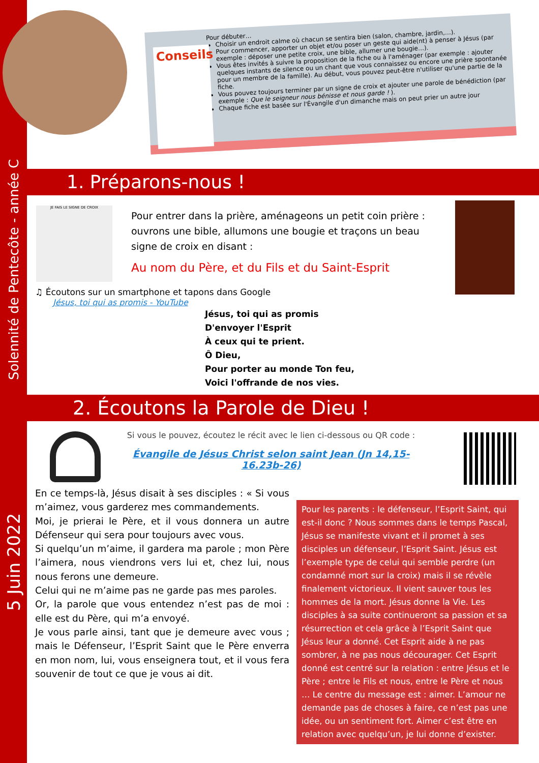Solennité de Pentecôte - année C
5 Juin 2022
Conseils
Pour débuter…
Choisir un endroit calme où chacun se sentira bien (salon, chambre, jardin,…).
Pour commencer, apporter un objet et/ou poser un geste qui aide(nt) à penser à Jésus (par exemple : déposer une petite croix, une bible, allumer une bougie…).
Vous êtes invités à suivre la proposition de la fiche ou à l'aménager (par exemple : ajouter quelques instants de silence ou un chant que vous connaissez ou encore une prière spontanée pour un membre de la famille). Au début, vous pouvez peut-être n'utiliser qu'une partie de la fiche.
Vous pouvez toujours terminer par un signe de croix et ajouter une parole de bénédiction (par exemple : Que le seigneur nous bénisse et nous garde ! ).
Chaque fiche est basée sur l'Évangile d'un dimanche mais on peut prier un autre jour
1. Préparons-nous !
JE FAIS LE SIGNE DE CROIX
Pour entrer dans la prière, aménageons un petit coin prière : ouvrons une bible, allumons une bougie et traçons un beau signe de croix en disant :
Au nom du Père, et du Fils et du Saint-Esprit
♫ Écoutons sur un smartphone et tapons dans Google
Jésus, toi qui as promis - YouTube
Jésus, toi qui as promis
D'envoyer l'Esprit
À ceux qui te prient.
Ô Dieu,
Pour porter au monde Ton feu,
Voici l'offrande de nos vies.
2. Écoutons la Parole de Dieu !
Si vous le pouvez, écoutez le récit avec le lien ci-dessous ou QR code :
Évangile de Jésus Christ selon saint Jean (Jn 14,15-16.23b-26)
En ce temps-là, Jésus disait à ses disciples : « Si vous m’aimez, vous garderez mes commandements.
Moi, je prierai le Père, et il vous donnera un autre Défenseur qui sera pour toujours avec vous.
Si quelqu’un m’aime, il gardera ma parole ; mon Père l’aimera, nous viendrons vers lui et, chez lui, nous nous ferons une demeure.
Celui qui ne m’aime pas ne garde pas mes paroles.
Or, la parole que vous entendez n’est pas de moi : elle est du Père, qui m’a envoyé.
Je vous parle ainsi, tant que je demeure avec vous ; mais le Défenseur, l’Esprit Saint que le Père enverra en mon nom, lui, vous enseignera tout, et il vous fera souvenir de tout ce que je vous ai dit.
Pour les parents : le défenseur, l’Esprit Saint, qui est-il donc ? Nous sommes dans le temps Pascal, Jésus se manifeste vivant et il promet à ses disciples un défenseur, l’Esprit Saint. Jésus est l’exemple type de celui qui semble perdre (un condamné mort sur la croix) mais il se révèle finalement victorieux. Il vient sauver tous les hommes de la mort. Jésus donne la Vie. Les disciples à sa suite continueront sa passion et sa résurrection et cela grâce à l’Esprit Saint que Jésus leur a donné. Cet Esprit aide à ne pas sombrer, à ne pas nous décourager. Cet Esprit donné est centré sur la relation : entre Jésus et le Père ; entre le Fils et nous, entre le Père et nous … Le centre du message est : aimer. L’amour ne demande pas de choses à faire, ce n’est pas une idée, ou un sentiment fort. Aimer c’est être en relation avec quelqu’un, je lui donne d’exister.